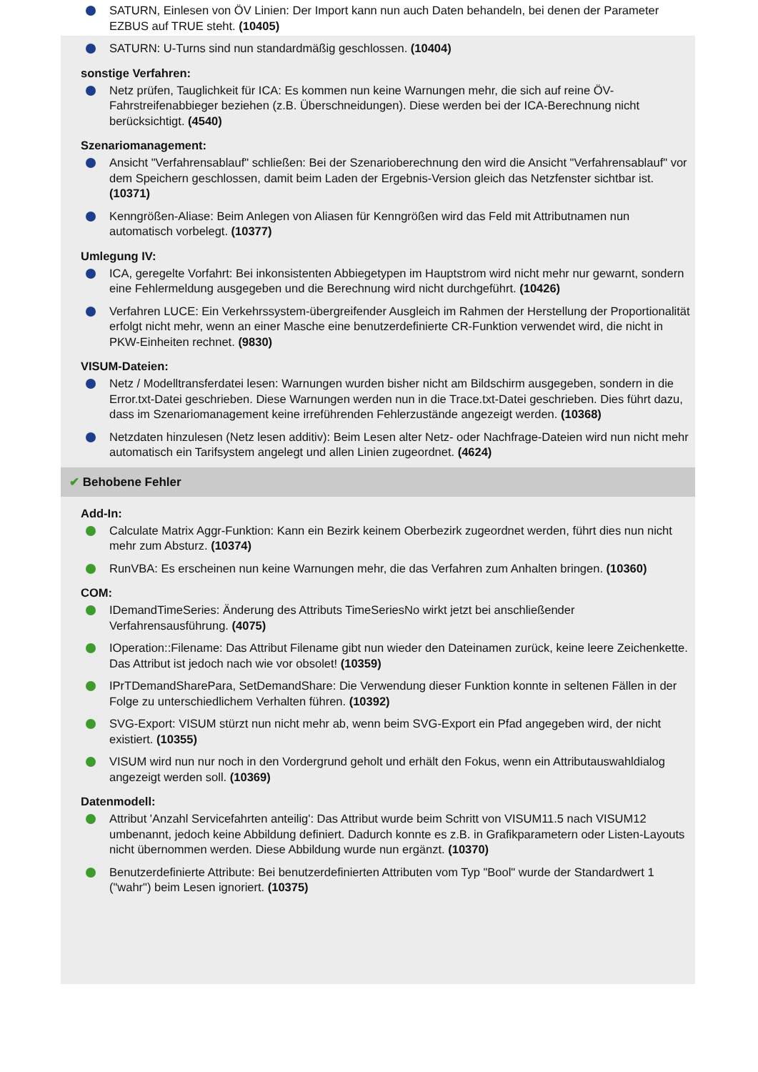SATURN, Einlesen von ÖV Linien: Der Import kann nun auch Daten behandeln, bei denen der Parameter EZBUS auf TRUE steht. (10405)
SATURN: U-Turns sind nun standardmäßig geschlossen. (10404)
sonstige Verfahren:
Netz prüfen, Tauglichkeit für ICA: Es kommen nun keine Warnungen mehr, die sich auf reine ÖV-Fahrstreifenabbieger beziehen (z.B. Überschneidungen). Diese werden bei der ICA-Berechnung nicht berücksichtigt. (4540)
Szenariomanagement:
Ansicht "Verfahrensablauf" schließen: Bei der Szenarioberechnung den wird die Ansicht "Verfahrensablauf" vor dem Speichern geschlossen, damit beim Laden der Ergebnis-Version gleich das Netzfenster sichtbar ist. (10371)
Kenngrößen-Aliase: Beim Anlegen von Aliasen für Kenngrößen wird das Feld mit Attributnamen nun automatisch vorbelegt. (10377)
Umlegung IV:
ICA, geregelte Vorfahrt: Bei inkonsistenten Abbiegetypen im Hauptstrom wird nicht mehr nur gewarnt, sondern eine Fehlermeldung ausgegeben und die Berechnung wird nicht durchgeführt. (10426)
Verfahren LUCE: Ein Verkehrssystem-übergreifender Ausgleich im Rahmen der Herstellung der Proportionalität erfolgt nicht mehr, wenn an einer Masche eine benutzerdefinierte CR-Funktion verwendet wird, die nicht in PKW-Einheiten rechnet. (9830)
VISUM-Dateien:
Netz / Modelltransferdatei lesen: Warnungen wurden bisher nicht am Bildschirm ausgegeben, sondern in die Error.txt-Datei geschrieben. Diese Warnungen werden nun in die Trace.txt-Datei geschrieben. Dies führt dazu, dass im Szenariomanagement keine irreführenden Fehlerzustände angezeigt werden. (10368)
Netzdaten hinzulesen (Netz lesen additiv): Beim Lesen alter Netz- oder Nachfrage-Dateien wird nun nicht mehr automatisch ein Tarifsystem angelegt und allen Linien zugeordnet. (4624)
✔ Behobene Fehler
Add-In:
Calculate Matrix Aggr-Funktion: Kann ein Bezirk keinem Oberbezirk zugeordnet werden, führt dies nun nicht mehr zum Absturz. (10374)
RunVBA: Es erscheinen nun keine Warnungen mehr, die das Verfahren zum Anhalten bringen. (10360)
COM:
IDemandTimeSeries: Änderung des Attributs TimeSeriesNo wirkt jetzt bei anschließender Verfahrensausführung. (4075)
IOperation::Filename: Das Attribut Filename gibt nun wieder den Dateinamen zurück, keine leere Zeichenkette. Das Attribut ist jedoch nach wie vor obsolet! (10359)
IPrTDemandSharePara, SetDemandShare: Die Verwendung dieser Funktion konnte in seltenen Fällen in der Folge zu unterschiedlichem Verhalten führen. (10392)
SVG-Export: VISUM stürzt nun nicht mehr ab, wenn beim SVG-Export ein Pfad angegeben wird, der nicht existiert. (10355)
VISUM wird nun nur noch in den Vordergrund geholt und erhält den Fokus, wenn ein Attributauswahldialog angezeigt werden soll. (10369)
Datenmodell:
Attribut 'Anzahl Servicefahrten anteilig': Das Attribut wurde beim Schritt von VISUM11.5 nach VISUM12 umbenannt, jedoch keine Abbildung definiert. Dadurch konnte es z.B. in Grafikparametern oder Listen-Layouts nicht übernommen werden. Diese Abbildung wurde nun ergänzt. (10370)
Benutzerdefinierte Attribute: Bei benutzerdefinierten Attributen vom Typ "Bool" wurde der Standardwert 1 ("wahr") beim Lesen ignoriert. (10375)